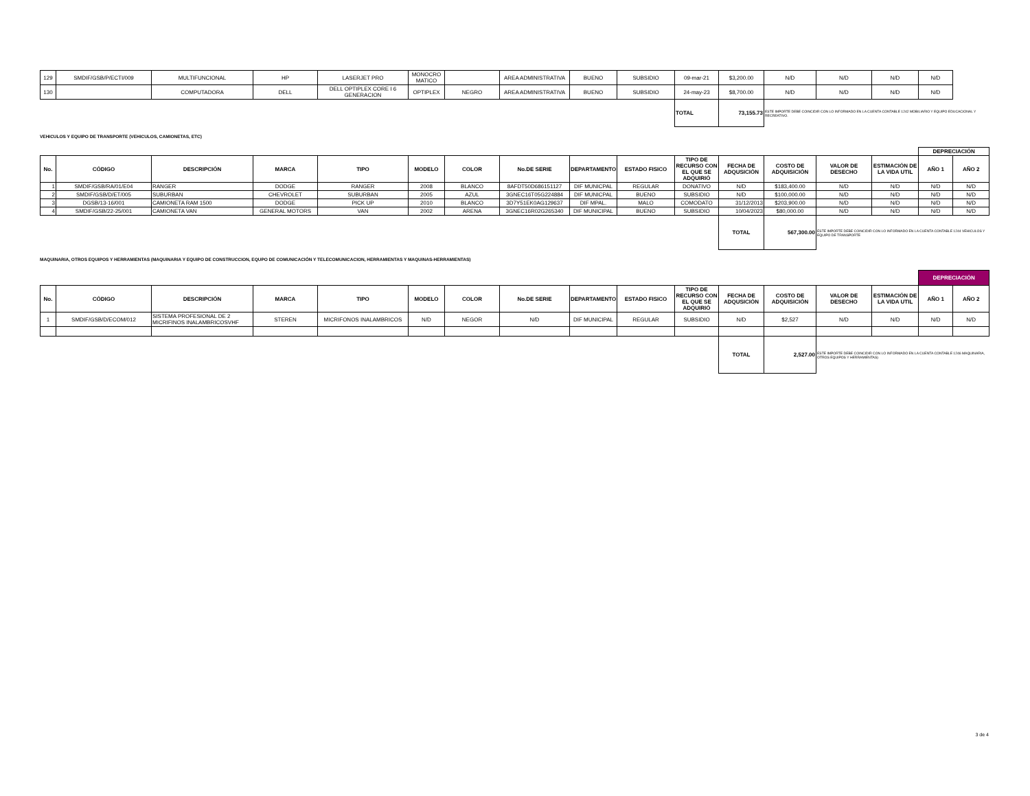| 129 | SMDIF/GSB/P/ECTI/009 | MULTIFUNCIONAL | HP | LASERJET PRO | MONOCRO MATICO | | AREA ADMINISTRATIVA | BUENO | SUBSIDIO | 09-mar-21 | $3,200.00 | N/D | N/D | N/D | N/D | |
| 130 | | COMPUTADORA | DELL | DELL OPTIPLEX CORE I 6 GENERACION | OPTIPLEX | NEGRO | AREA ADMINISTRATIVA | BUENO | SUBSIDIO | 24-may-23 | $8,700.00 | N/D | N/D | N/D | N/D | |
| | | | | | | | | | | TOTAL | 73,155.73 | ESTE IMPORTE DEBE COINCIDIR CON LO INFORMADO EN LA CUENTA CONTABLE 1242 MOBILIARIO Y EQUIPO EDUCACIONAL Y RECREATIVO. | | | | |
VEHICULOS Y EQUIPO DE TRANSPORTE (VEHICULOS, CAMIONETAS, ETC)
| | | | | | | | | | | | | | | | DEPRECIACIÓN | |
| No. | CÓDIGO | DESCRIPCIÓN | MARCA | TIPO | MODELO | COLOR | No.DE SERIE | DEPARTAMENTO | ESTADO FISICO | TIPO DE RECURSO CON EL QUE SE ADQUIRIÓ | FECHA DE ADQUSICIÓN | COSTO DE ADQUISICIÓN | VALOR DE DESECHO | ESTIMACIÓN DE LA VIDA UTIL | AÑO 1 | AÑO 2 |
| 1 | SMDIF/GSB/RA/01/E04 | RANGER | DODGE | RANGER | 2008 | BLANCO | 8AFDT50D686151127 | DIF MUNICPAL | REGULAR | DONATIVO | N/D | $183,400.00 | N/D | N/D | N/D | N/D |
| 2 | SMDIF/GSB/D/ET/005 | SUBURBAN | CHEVROLET | SUBURBAN | 2005 | AZUL | 3GNEC16T05G224884 | DIF MUNICPAL | BUENO | SUBSIDIO | N/D | $100,000.00 | N/D | N/D | N/D | N/D |
| 3 | DGSB/13-16/001 | CAMIONETA RAM 1500 | DODGE | PICK UP | 2010 | BLANCO | 3D7Y51EK0AG129637 | DIF MPAL. | MALO | COMODATO | 31/12/2013 | $203,900.00 | N/D | N/D | N/D | N/D |
| 4 | SMDIF/GSB/22-25/001 | CAMIONETA VAN | GENERAL MOTORS | VAN | 2002 | ARENA | 3GNEC16R02G265340 | DIF MUNICIPAL | BUENO | SUBSIDIO | 10/04/2023 | $80,000.00 | N/D | N/D | N/D | N/D |
| | | | | | | | | | | | TOTAL | 567,300.00 | ESTE IMPORTE DEBE COINCIDIR CON LO INFORMADO EN LA CUENTA CONTABLE 1244 VEHICULOS Y EQUIPO DE TRANSPORTE | | | |
MAQUINARIA, OTROS EQUIPOS Y HERRAMIENTAS (MAQUINARIA Y EQUIPO DE CONSTRUCCION, EQUPO DE COMUNICACIÓN Y TELECOMUNICACION, HERRAMIENTAS Y MAQUINAS-HERRAMIENTAS)
| | | | | | | | | | | | | | | | DEPRECIACIÓN | |
| No. | CÓDIGO | DESCRIPCIÓN | MARCA | TIPO | MODELO | COLOR | No.DE SERIE | DEPARTAMENTO | ESTADO FISICO | TIPO DE RECURSO CON EL QUE SE ADQUIRIÓ | FECHA DE ADQUSICIÓN | COSTO DE ADQUISICIÓN | VALOR DE DESECHO | ESTIMACIÓN DE LA VIDA UTIL | AÑO 1 | AÑO 2 |
| 1 | SMDIF/GSB/D/ECOM/012 | SISTEMA PROFESIONAL DE 2 MICRIFINOS INALAMBRICOSVHF | STEREN | MICRIFONOS INALAMBRICOS | N/D | NEGOR | N/D | DIF MUNICIPAL | REGULAR | SUBSIDIO | N/D | $2,527 | N/D | N/D | N/D | N/D |
| | | | | | | | | | | | TOTAL | 2,527.00 | ESTE IMPORTE DEBE COINCIDIR CON LO INFORMADO EN LA CUENTA CONTABLE 1246 MAQUINARIA, OTROS EQUIPOS Y HERRAMIENTAS) | | | |
3 de 4